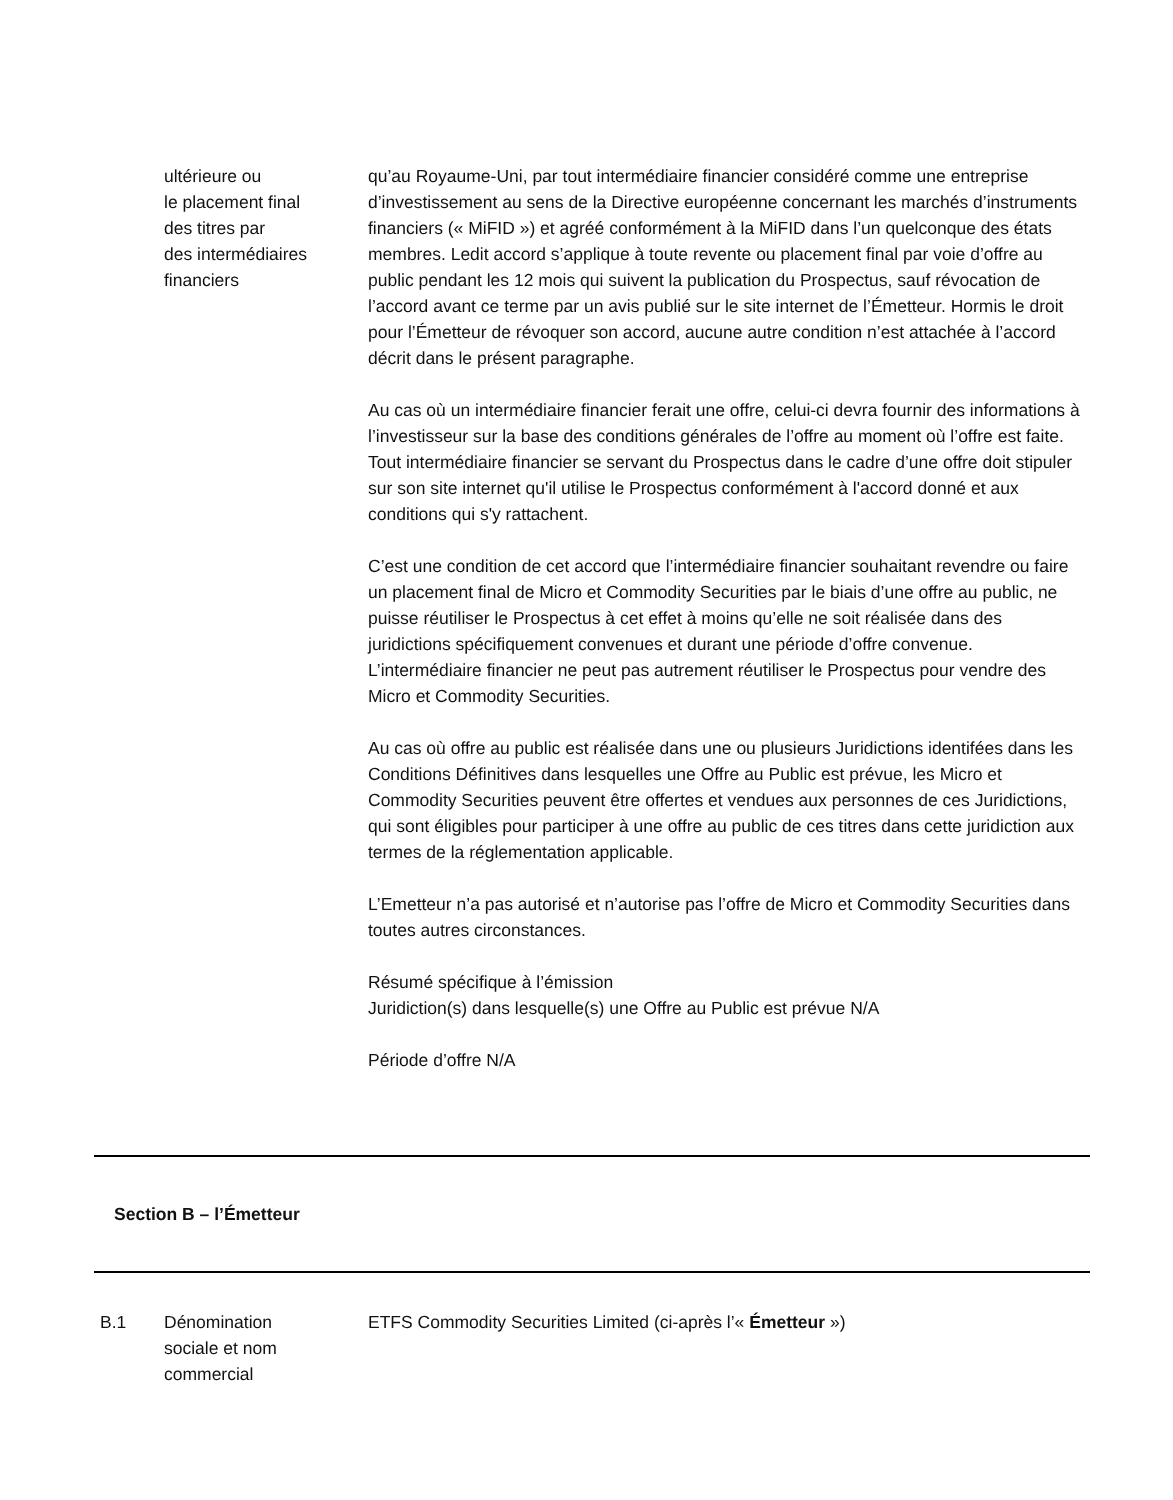ultérieure ou
le placement final
des titres par
des intermédiaires
financiers
qu’au Royaume-Uni, par tout intermédiaire financier considéré comme une entreprise d’investissement au sens de la Directive européenne concernant les marchés d’instruments financiers (« MiFID ») et agréé conformément à la MiFID dans l’un quelconque des états membres. Ledit accord s’applique à toute revente ou placement final par voie d’offre au public pendant les 12 mois qui suivent la publication du Prospectus, sauf révocation de l’accord avant ce terme par un avis publié sur le site internet de l’Émetteur. Hormis le droit pour l’Émetteur de révoquer son accord, aucune autre condition n’est attachée à l’accord décrit dans le présent paragraphe.
Au cas où un intermédiaire financier ferait une offre, celui-ci devra fournir des informations à l’investisseur sur la base des conditions générales de l’offre au moment où l’offre est faite. Tout intermédiaire financier se servant du Prospectus dans le cadre d’une offre doit stipuler sur son site internet qu'il utilise le Prospectus conformément à l'accord donné et aux conditions qui s'y rattachent.
C’est une condition de cet accord que l’intermédiaire financier souhaitant revendre ou faire un placement final de Micro et Commodity Securities par le biais d’une offre au public, ne puisse réutiliser le Prospectus à cet effet à moins qu’elle ne soit réalisée dans des juridictions spécifiquement convenues et durant une période d’offre convenue. L’intermédiaire financier ne peut pas autrement réutiliser le Prospectus pour vendre des Micro et Commodity Securities.
Au cas où offre au public est réalisée dans une ou plusieurs Juridictions identifées dans les Conditions Définitives dans lesquelles une Offre au Public est prévue, les Micro et Commodity Securities peuvent être offertes et vendues aux personnes de ces Juridictions, qui sont éligibles pour participer à une offre au public de ces titres dans cette juridiction aux termes de la réglementation applicable.
L’Emetteur n’a pas autorisé et n’autorise pas l’offre de Micro et Commodity Securities dans toutes autres circonstances.
Résumé spécifique à l’émission
Juridiction(s) dans lesquelle(s) une Offre au Public est prévue N/A
Période d’offre N/A
Section B – l’Émetteur
B.1 Dénomination
sociale et nom
commercial
ETFS Commodity Securities Limited (ci-après l’« Émetteur »)